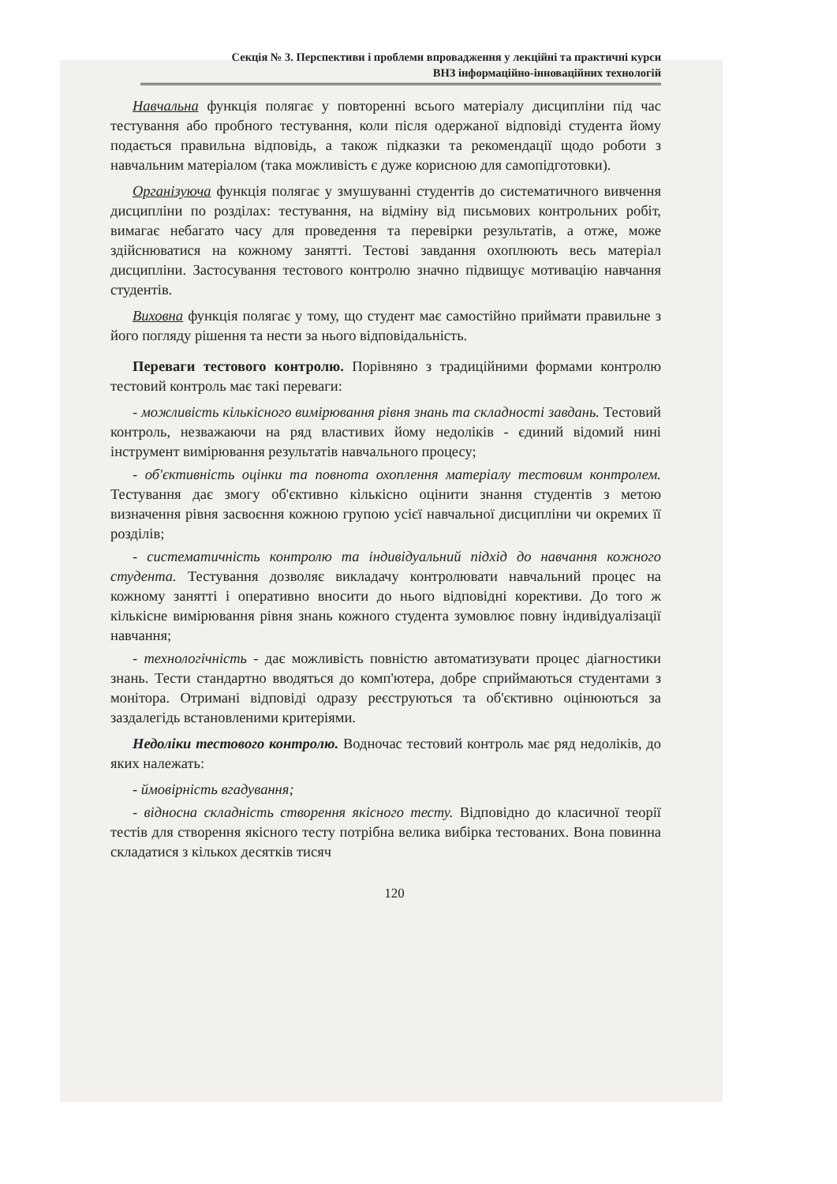Секція № 3. Перспективи і проблеми впровадження у лекційні та практичні курси
ВНЗ інформаційно-інноваційних технологій
Навчальна функція полягає у повторенні всього матеріалу дисципліни під час тестування або пробного тестування, коли після одержаної відповіді студента йому подається правильна відповідь, а також підказки та рекомендації щодо роботи з навчальним матеріалом (така можливість є дуже корисною для самопідготовки).
Організуюча функція полягає у змушуванні студентів до систематичного вивчення дисципліни по розділах: тестування, на відміну від письмових контрольних робіт, вимагає небагато часу для проведення та перевірки результатів, а отже, може здійснюватися на кожному занятті. Тестові завдання охоплюють весь матеріал дисципліни. Застосування тестового контролю значно підвищує мотивацію навчання студентів.
Виховна функція полягає у тому, що студент має самостійно приймати правильне з його погляду рішення та нести за нього відповідальність.
Переваги тестового контролю. Порівняно з традиційними формами контролю тестовий контроль має такі переваги:
- можливість кількісного вимірювання рівня знань та складності завдань. Тестовий контроль, незважаючи на ряд властивих йому недоліків - єдиний відомий нині інструмент вимірювання результатів навчального процесу;
- об'єктивність оцінки та повнота охоплення матеріалу тестовим контролем. Тестування дає змогу об'єктивно кількісно оцінити знання студентів з метою визначення рівня засвоєння кожною групою усієї навчальної дисципліни чи окремих її розділів;
- систематичність контролю та індивідуальний підхід до навчання кожного студента. Тестування дозволяє викладачу контролювати навчальний процес на кожному занятті і оперативно вносити до нього відповідні корективи. До того ж кількісне вимірювання рівня знань кожного студента зумовлює повну індивідуалізації навчання;
- технологічність - дає можливість повністю автоматизувати процес діагностики знань. Тести стандартно вводяться до комп'ютера, добре сприймаються студентами з монітора. Отримані відповіді одразу реєструються та об'єктивно оцінюються за заздалегідь встановленими критеріями.
Недоліки тестового контролю. Водночас тестовий контроль має ряд недоліків, до яких належать:
- ймовірність вгадування;
- відносна складність створення якісного тесту. Відповідно до класичної теорії тестів для створення якісного тесту потрібна велика вибірка тестованих. Вона повинна складатися з кількох десятків тисяч
120